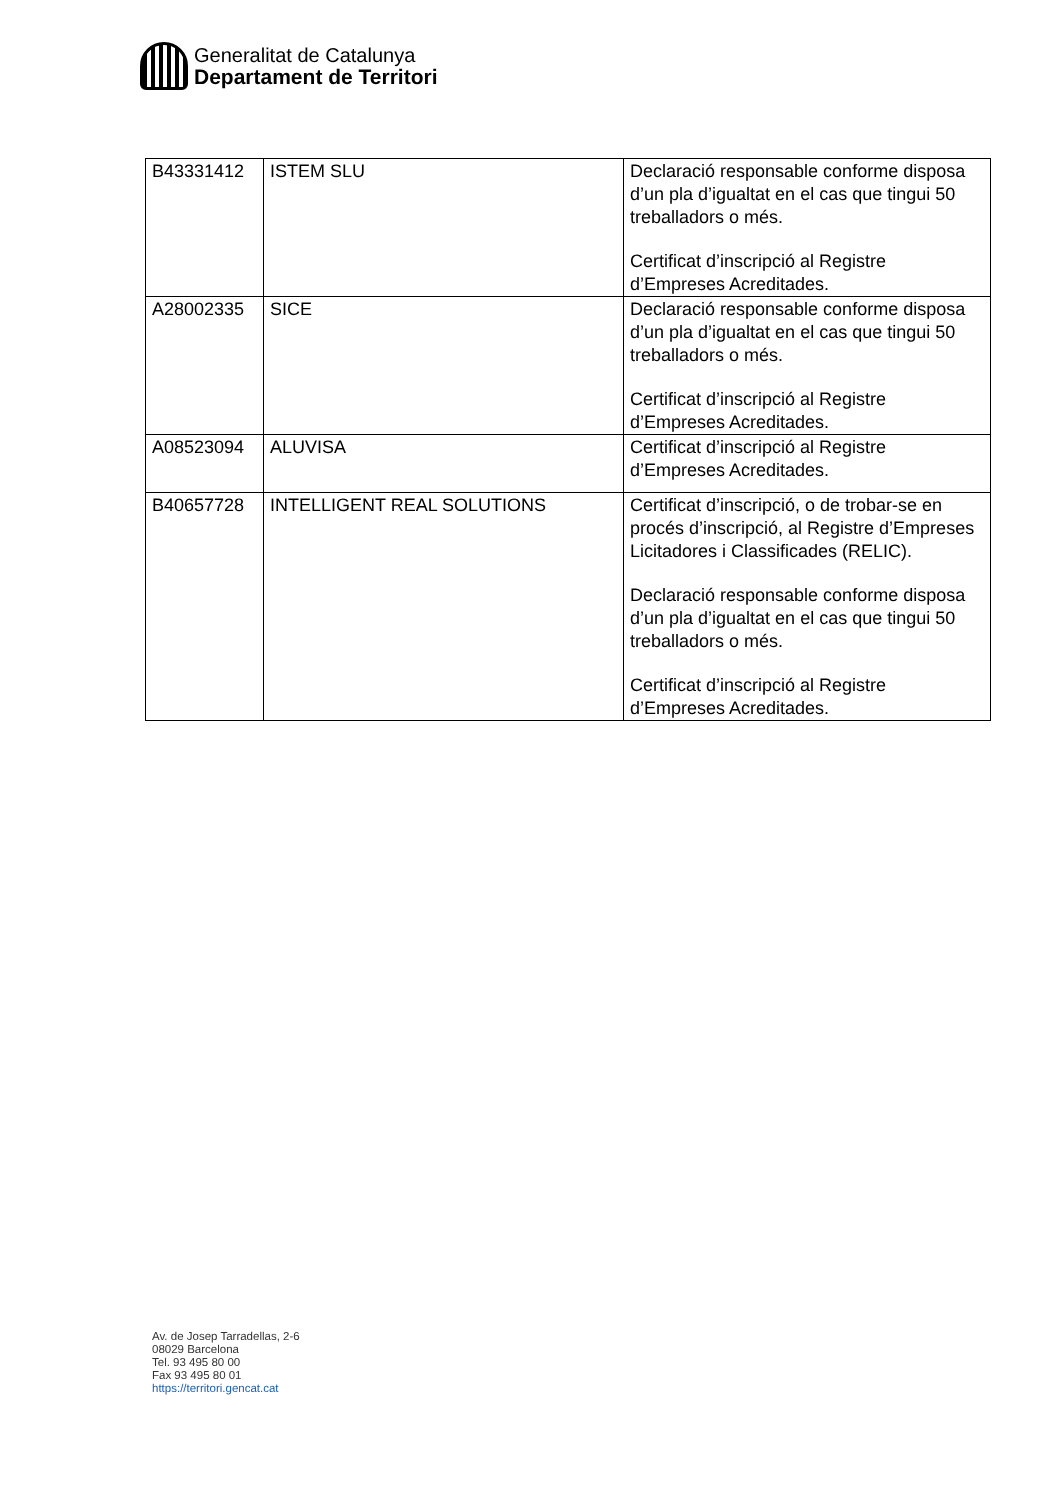Generalitat de Catalunya
Departament de Territori
| B43331412 | ISTEM SLU | Declaració responsable conforme disposa d’un pla d’igualtat en el cas que tingui 50 treballadors o més. Certificat d’inscripció al Registre d’Empreses Acreditades. |
| A28002335 | SICE | Declaració responsable conforme disposa d’un pla d’igualtat en el cas que tingui 50 treballadors o més. Certificat d’inscripció al Registre d’Empreses Acreditades. |
| A08523094 | ALUVISA | Certificat d’inscripció al Registre d’Empreses Acreditades. |
| B40657728 | INTELLIGENT REAL SOLUTIONS | Certificat d’inscripció, o de trobar-se en procés d’inscripció, al Registre d’Empreses Licitadores i Classificades (RELIC). Declaració responsable conforme disposa d’un pla d’igualtat en el cas que tingui 50 treballadors o més. Certificat d’inscripció al Registre d’Empreses Acreditades. |
Av. de Josep Tarradellas, 2-6
08029 Barcelona
Tel. 93 495 80 00
Fax 93 495 80 01
https://territori.gencat.cat